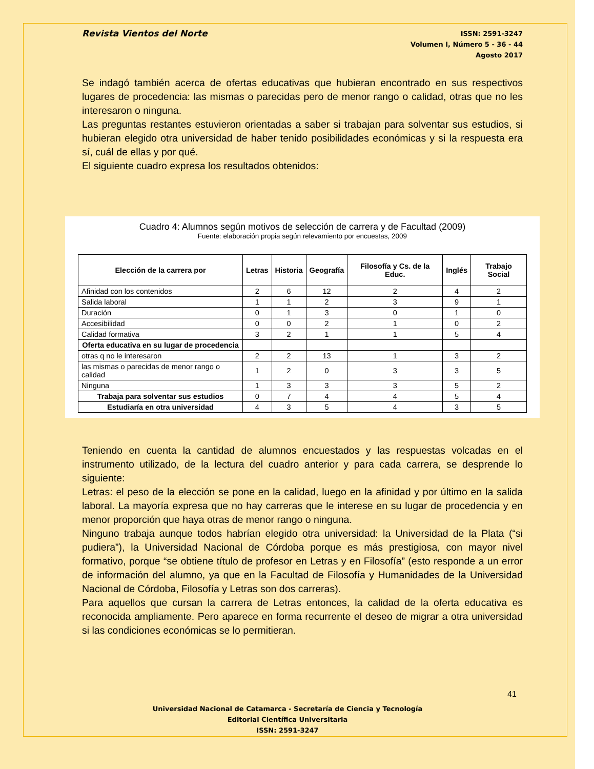Revista Vientos del Norte
ISSN: 2591-3247
Volumen I, Número 5 - 36 - 44
Agosto 2017
Se indagó también acerca de ofertas educativas que hubieran encontrado en sus respectivos lugares de procedencia: las mismas o parecidas pero de menor rango o calidad, otras que no les interesaron o ninguna.
Las preguntas restantes estuvieron orientadas a saber si trabajan para solventar sus estudios, si hubieran elegido otra universidad de haber tenido posibilidades económicas y si la respuesta era sí, cuál de ellas y por qué.
El siguiente cuadro expresa los resultados obtenidos:
Cuadro 4: Alumnos según motivos de selección de carrera y de Facultad (2009)
Fuente: elaboración propia según relevamiento por encuestas, 2009
| Elección de la carrera por | Letras | Historia | Geografía | Filosofía y Cs. de la Educ. | Inglés | Trabajo Social |
| --- | --- | --- | --- | --- | --- | --- |
| Afinidad con los contenidos | 2 | 6 | 12 | 2 | 4 | 2 |
| Salida laboral | 1 | 1 | 2 | 3 | 9 | 1 |
| Duración | 0 | 1 | 3 | 0 | 1 | 0 |
| Accesibilidad | 0 | 0 | 2 | 1 | 0 | 2 |
| Calidad formativa | 3 | 2 | 1 | 1 | 5 | 4 |
| Oferta educativa en su lugar de procedencia | | | | | | |
| otras q no le interesaron | 2 | 2 | 13 | 1 | 3 | 2 |
| las mismas o parecidas de menor rango o calidad | 1 | 2 | 0 | 3 | 3 | 5 |
| Ninguna | 1 | 3 | 3 | 3 | 5 | 2 |
| Trabaja para solventar sus estudios | 0 | 7 | 4 | 4 | 5 | 4 |
| Estudiaría en otra universidad | 4 | 3 | 5 | 4 | 3 | 5 |
Teniendo en cuenta la cantidad de alumnos encuestados y las respuestas volcadas en el instrumento utilizado, de la lectura del cuadro anterior y para cada carrera, se desprende lo siguiente:
Letras: el peso de la elección se pone en la calidad, luego en la afinidad y por último en la salida laboral. La mayoría expresa que no hay carreras que le interese en su lugar de procedencia y en menor proporción que haya otras de menor rango o ninguna.
Ninguno trabaja aunque todos habrían elegido otra universidad: la Universidad de la Plata (“si pudiera”), la Universidad Nacional de Córdoba porque es más prestigiosa, con mayor nivel formativo, porque “se obtiene título de profesor en Letras y en Filosofía” (esto responde a un error de información del alumno, ya que en la Facultad de Filosofía y Humanidades de la Universidad Nacional de Córdoba, Filosofía y Letras son dos carreras).
Para aquellos que cursan la carrera de Letras entonces, la calidad de la oferta educativa es reconocida ampliamente. Pero aparece en forma recurrente el deseo de migrar a otra universidad si las condiciones económicas se lo permitieran.
41
Universidad Nacional de Catamarca - Secretaría de Ciencia y Tecnología
Editorial Científica Universitaria
ISSN: 2591-3247